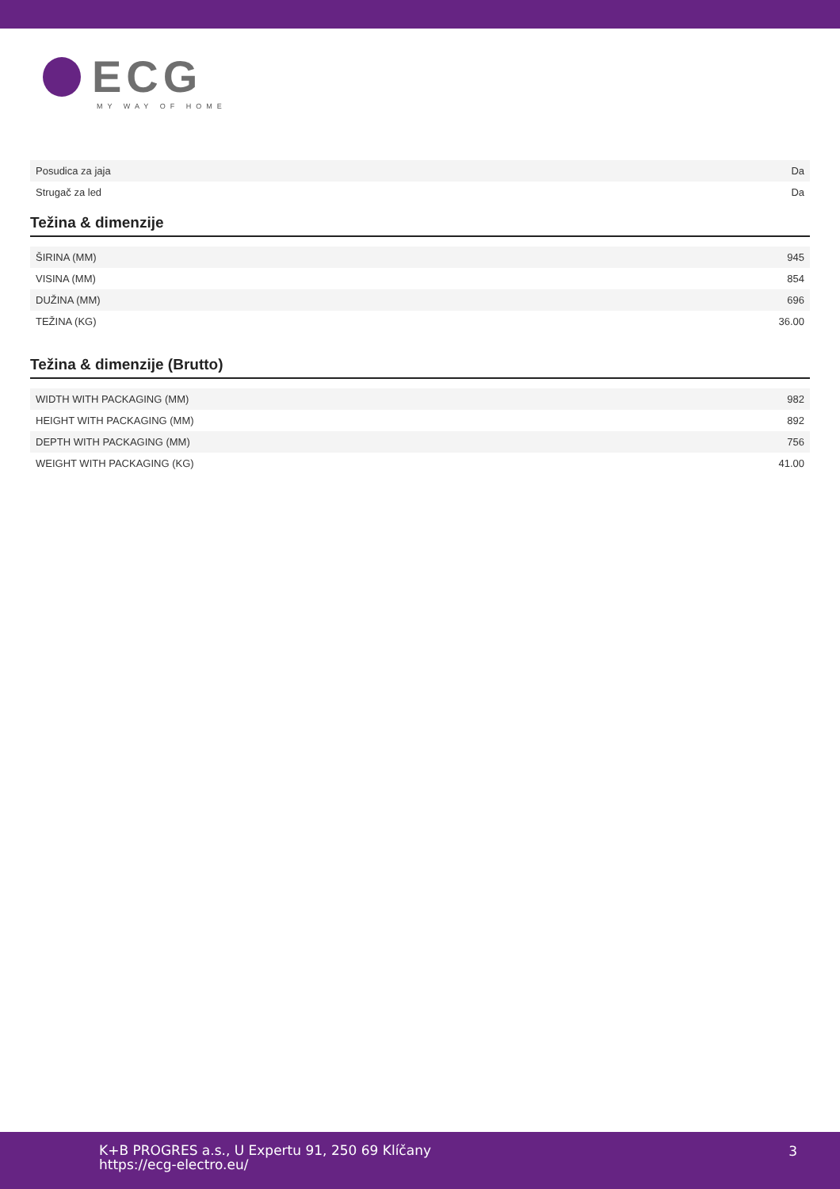ECG
MY WAY OF HOME
| Posudica za jaja | Da |
| Strugač za led | Da |
Težina & dimenzije
| ŠIRINA (MM) | 945 |
| VISINA (MM) | 854 |
| DUŽINA (MM) | 696 |
| TEŽINA (KG) | 36.00 |
Težina & dimenzije (Brutto)
| WIDTH WITH PACKAGING (MM) | 982 |
| HEIGHT WITH PACKAGING (MM) | 892 |
| DEPTH WITH PACKAGING (MM) | 756 |
| WEIGHT WITH PACKAGING (KG) | 41.00 |
K+B PROGRES a.s., U Expertu 91, 250 69 Klíčany
https://ecg-electro.eu/
3